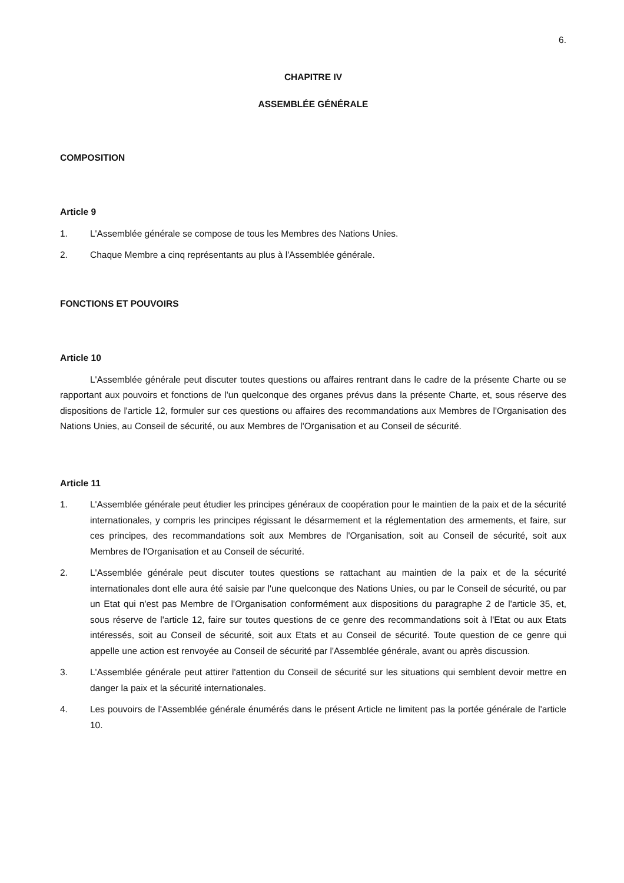6.
CHAPITRE IV
ASSEMBLÉE GÉNÉRALE
COMPOSITION
Article 9
1. L'Assemblée générale se compose de tous les Membres des Nations Unies.
2. Chaque Membre a cinq représentants au plus à l'Assemblée générale.
FONCTIONS ET POUVOIRS
Article 10
L'Assemblée générale peut discuter toutes questions ou affaires rentrant dans le cadre de la présente Charte ou se rapportant aux pouvoirs et fonctions de l'un quelconque des organes prévus dans la présente Charte, et, sous réserve des dispositions de l'article 12, formuler sur ces questions ou affaires des recommandations aux Membres de l'Organisation des Nations Unies, au Conseil de sécurité, ou aux Membres de l'Organisation et au Conseil de sécurité.
Article 11
1. L'Assemblée générale peut étudier les principes généraux de coopération pour le maintien de la paix et de la sécurité internationales, y compris les principes régissant le désarmement et la réglementation des armements, et faire, sur ces principes, des recommandations soit aux Membres de l'Organisation, soit au Conseil de sécurité, soit aux Membres de l'Organisation et au Conseil de sécurité.
2. L'Assemblée générale peut discuter toutes questions se rattachant au maintien de la paix et de la sécurité internationales dont elle aura été saisie par l'une quelconque des Nations Unies, ou par le Conseil de sécurité, ou par un Etat qui n'est pas Membre de l'Organisation conformément aux dispositions du paragraphe 2 de l'article 35, et, sous réserve de l'article 12, faire sur toutes questions de ce genre des recommandations soit à l'Etat ou aux Etats intéressés, soit au Conseil de sécurité, soit aux Etats et au Conseil de sécurité. Toute question de ce genre qui appelle une action est renvoyée au Conseil de sécurité par l'Assemblée générale, avant ou après discussion.
3. L'Assemblée générale peut attirer l'attention du Conseil de sécurité sur les situations qui semblent devoir mettre en danger la paix et la sécurité internationales.
4. Les pouvoirs de l'Assemblée générale énumérés dans le présent Article ne limitent pas la portée générale de l'article 10.